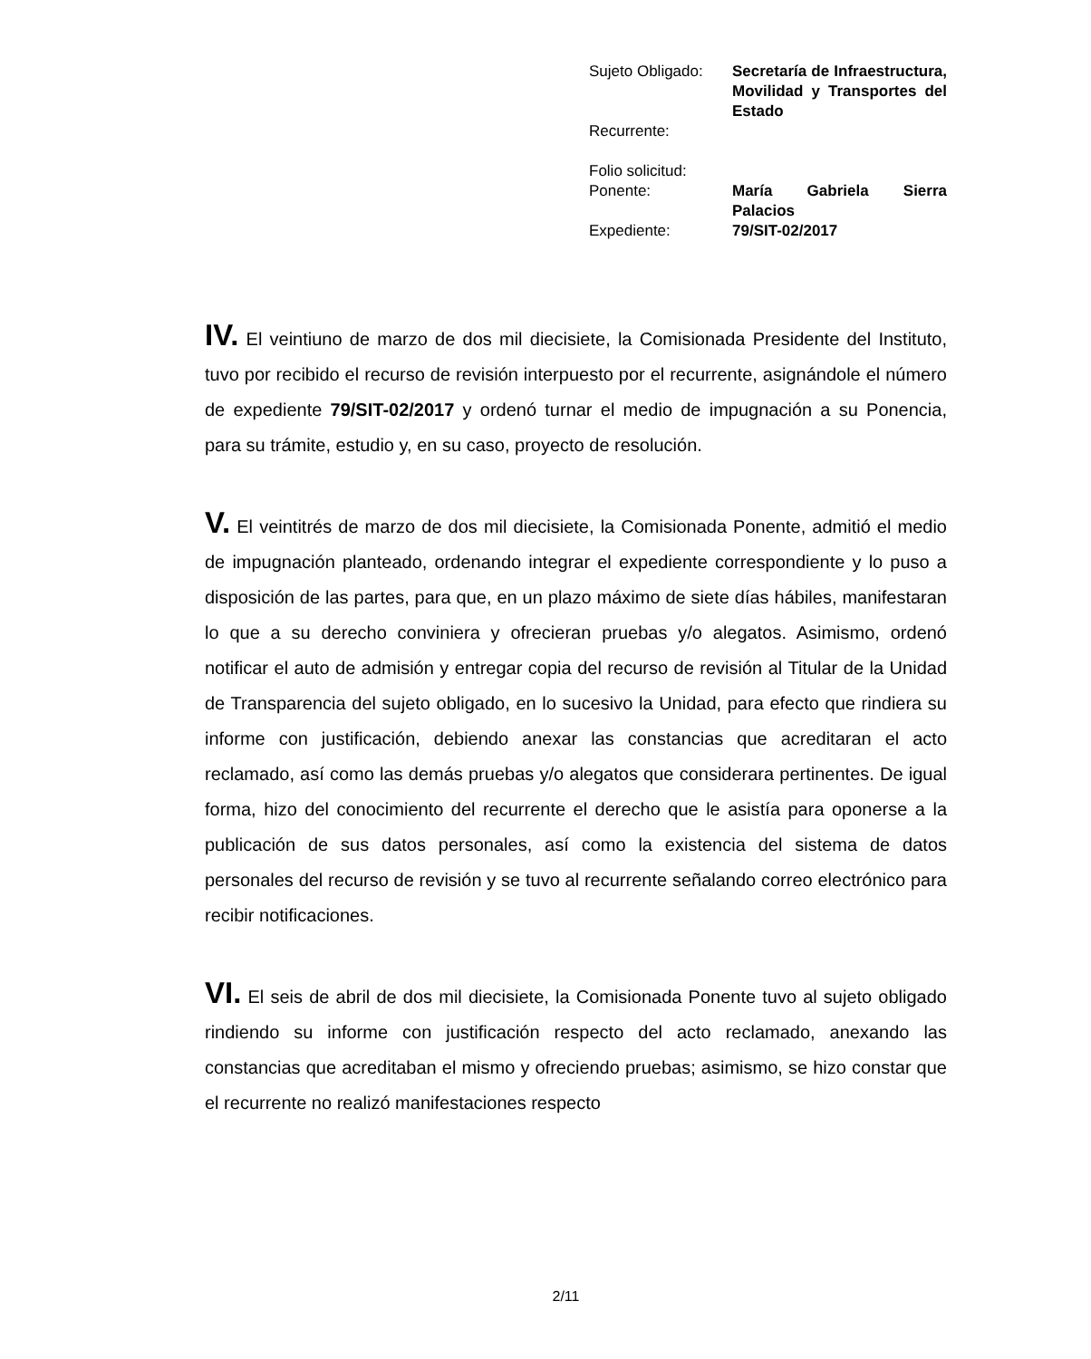| Sujeto Obligado: | Secretaría de Infraestructura, Movilidad y Transportes del Estado |
| Recurrente: | |
| Folio solicitud: | |
| Ponente: | María Gabriela Sierra Palacios |
| Expediente: | 79/SIT-02/2017 |
IV. El veintiuno de marzo de dos mil diecisiete, la Comisionada Presidente del Instituto, tuvo por recibido el recurso de revisión interpuesto por el recurrente, asignándole el número de expediente 79/SIT-02/2017 y ordenó turnar el medio de impugnación a su Ponencia, para su trámite, estudio y, en su caso, proyecto de resolución.
V. El veintitrés de marzo de dos mil diecisiete, la Comisionada Ponente, admitió el medio de impugnación planteado, ordenando integrar el expediente correspondiente y lo puso a disposición de las partes, para que, en un plazo máximo de siete días hábiles, manifestaran lo que a su derecho conviniera y ofrecieran pruebas y/o alegatos. Asimismo, ordenó notificar el auto de admisión y entregar copia del recurso de revisión al Titular de la Unidad de Transparencia del sujeto obligado, en lo sucesivo la Unidad, para efecto que rindiera su informe con justificación, debiendo anexar las constancias que acreditaran el acto reclamado, así como las demás pruebas y/o alegatos que considerara pertinentes. De igual forma, hizo del conocimiento del recurrente el derecho que le asistía para oponerse a la publicación de sus datos personales, así como la existencia del sistema de datos personales del recurso de revisión y se tuvo al recurrente señalando correo electrónico para recibir notificaciones.
VI. El seis de abril de dos mil diecisiete, la Comisionada Ponente tuvo al sujeto obligado rindiendo su informe con justificación respecto del acto reclamado, anexando las constancias que acreditaban el mismo y ofreciendo pruebas; asimismo, se hizo constar que el recurrente no realizó manifestaciones respecto
2/11